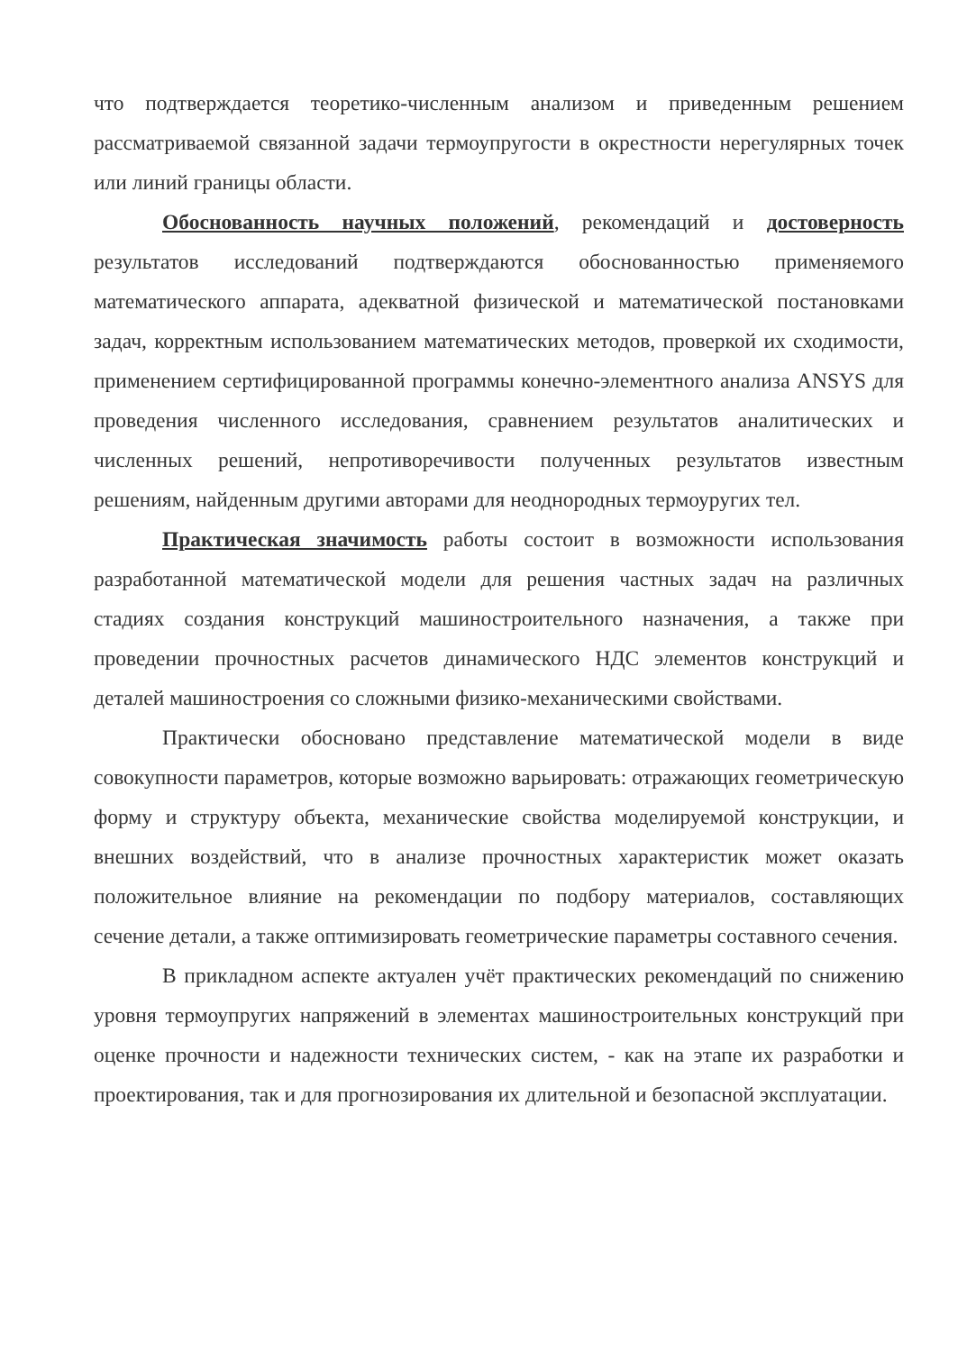что подтверждается теоретико-численным анализом и приведенным решением рассматриваемой связанной задачи термоупругости в окрестности нерегулярных точек или линий границы области.
Обоснованность научных положений, рекомендаций и достоверность результатов исследований подтверждаются обоснованностью применяемого математического аппарата, адекватной физической и математической постановками задач, корректным использованием математических методов, проверкой их сходимости, применением сертифицированной программы конечно-элементного анализа ANSYS для проведения численного исследования, сравнением результатов аналитических и численных решений, непротиворечивости полученных результатов известным решениям, найденным другими авторами для неоднородных термоуругих тел.
Практическая значимость работы состоит в возможности использования разработанной математической модели для решения частных задач на различных стадиях создания конструкций машиностроительного назначения, а также при проведении прочностных расчетов динамического НДС элементов конструкций и деталей машиностроения со сложными физико-механическими свойствами.
Практически обосновано представление математической модели в виде совокупности параметров, которые возможно варьировать: отражающих геометрическую форму и структуру объекта, механические свойства моделируемой конструкции, и внешних воздействий, что в анализе прочностных характеристик может оказать положительное влияние на рекомендации по подбору материалов, составляющих сечение детали, а также оптимизировать геометрические параметры составного сечения.
В прикладном аспекте актуален учёт практических рекомендаций по снижению уровня термоупругих напряжений в элементах машиностроительных конструкций при оценке прочности и надежности технических систем, - как на этапе их разработки и проектирования, так и для прогнозирования их длительной и безопасной эксплуатации.